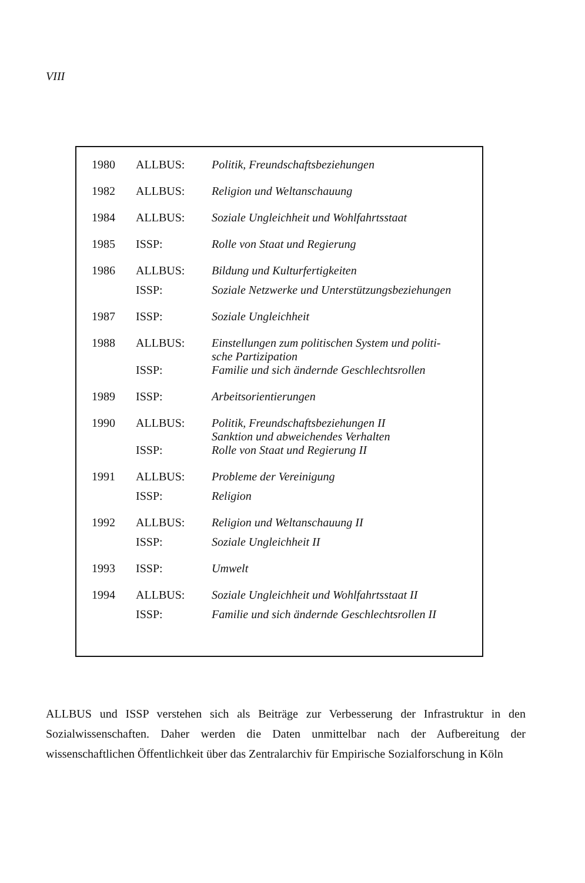VIII
| 1980 | ALLBUS: | Politik, Freundschaftsbeziehungen |
| 1982 | ALLBUS: | Religion und Weltanschauung |
| 1984 | ALLBUS: | Soziale Ungleichheit und Wohlfahrtsstaat |
| 1985 | ISSP: | Rolle von Staat und Regierung |
| 1986 | ALLBUS: | Bildung und Kulturfertigkeiten |
| | ISSP: | Soziale Netzwerke und Unterstützungsbeziehungen |
| 1987 | ISSP: | Soziale Ungleichheit |
| 1988 | ALLBUS: | Einstellungen zum politischen System und politi- sche Partizipation |
| | ISSP: | Familie und sich ändernde Geschlechtsrollen |
| 1989 | ISSP: | Arbeitsorientierungen |
| 1990 | ALLBUS: | Politik, Freundschaftsbeziehungen II Sanktion und abweichendes Verhalten |
| | ISSP: | Rolle von Staat und Regierung II |
| 1991 | ALLBUS: | Probleme der Vereinigung |
| | ISSP: | Religion |
| 1992 | ALLBUS: | Religion und Weltanschauung II |
| | ISSP: | Soziale Ungleichheit II |
| 1993 | ISSP: | Umwelt |
| 1994 | ALLBUS: | Soziale Ungleichheit und Wohlfahrtsstaat II |
| | ISSP: | Familie und sich ändernde Geschlechtsrollen II |
ALLBUS und ISSP verstehen sich als Beiträge zur Verbesserung der Infrastruktur in den Sozialwissenschaften. Daher werden die Daten unmittelbar nach der Aufbereitung der wissenschaftlichen Öffentlichkeit über das Zentralarchiv für Empirische Sozialforschung in Köln